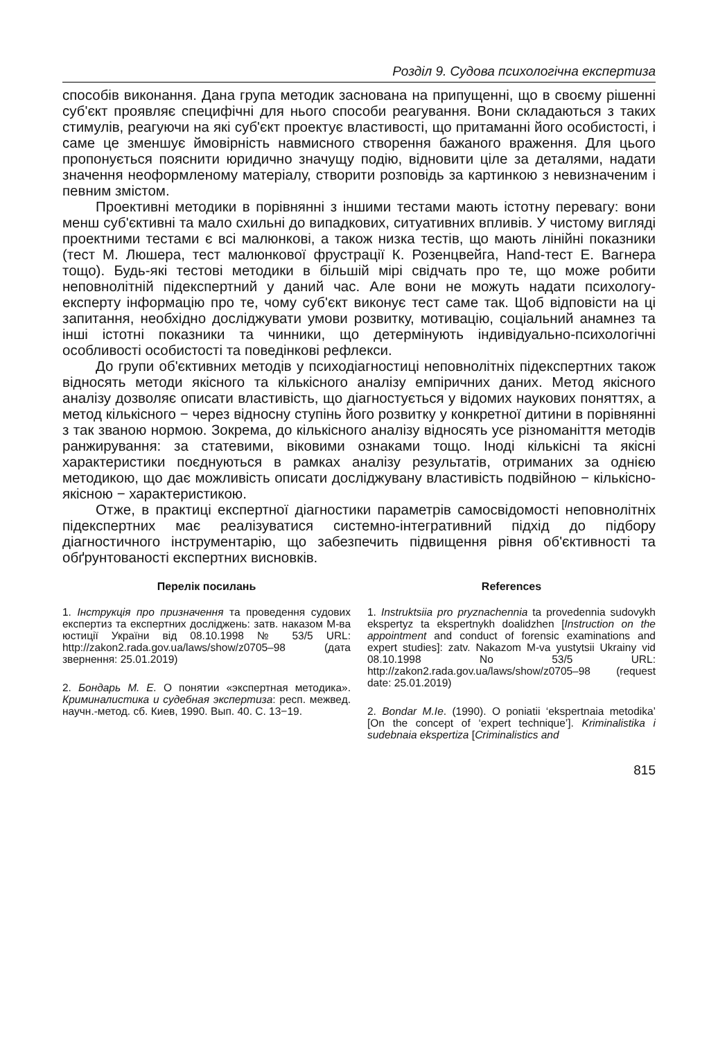Розділ 9. Судова психологічна експертиза
способів виконання. Дана група методик заснована на припущенні, що в своєму рішенні суб'єкт проявляє специфічні для нього способи реагування. Вони складаються з таких стимулів, реагуючи на які суб'єкт проектує властивості, що притаманні його особистості, і саме це зменшує ймовірність навмисного створення бажаного враження. Для цього пропонується пояснити юридично значущу подію, відновити ціле за деталями, надати значення неоформленому матеріалу, створити розповідь за картинкою з невизначеним і певним змістом.
Проективні методики в порівнянні з іншими тестами мають істотну перевагу: вони менш суб'єктивні та мало схильні до випадкових, ситуативних впливів. У чистому вигляді проектними тестами є всі малюнкові, а також низка тестів, що мають лінійні показники (тест М. Люшера, тест малюнкової фрустрації К. Розенцвейга, Hand-тест Е. Вагнера тощо). Будь-які тестові методики в більшій мірі свідчать про те, що може робити неповнолітній підекспертний у даний час. Але вони не можуть надати психологу-експерту інформацію про те, чому суб'єкт виконує тест саме так. Щоб відповісти на ці запитання, необхідно досліджувати умови розвитку, мотивацію, соціальний анамнез та інші істотні показники та чинники, що детермінують індивідуально-психологічні особливості особистості та поведінкові рефлекси.
До групи об'єктивних методів у психодіагностиці неповнолітніх підекспертних також відносять методи якісного та кількісного аналізу емпіричних даних. Метод якісного аналізу дозволяє описати властивість, що діагностується у відомих наукових поняттях, а метод кількісного − через відносну ступінь його розвитку у конкретної дитини в порівнянні з так званою нормою. Зокрема, до кількісного аналізу відносять усе різноманіття методів ранжирування: за статевими, віковими ознаками тощо. Іноді кількісні та якісні характеристики поєднуються в рамках аналізу результатів, отриманих за однією методикою, що дає можливість описати досліджувану властивість подвійною − кількісно-якісною − характеристикою.
Отже, в практиці експертної діагностики параметрів самосвідомості неповнолітніх підекспертних має реалізуватися системно-інтегративний підхід до підбору діагностичного інструментарію, що забезпечить підвищення рівня об'єктивності та обґрунтованості експертних висновків.
Перелік посилань
1. Інструкція про призначення та проведення судових експертиз та експертних досліджень: затв. наказом М-ва юстиції України від 08.10.1998 № 53/5 URL: http://zakon2.rada.gov.ua/laws/show/z0705–98 (дата звернення: 25.01.2019)
2. Бондарь М. Е. О понятии «экспертная методика». Криминалистика и судебная экспертиза: респ. межвед. научн.-метод. сб. Киев, 1990. Вып. 40. С. 13−19.
References
1. Instruktsiia pro pryznachennia ta provedennia sudovykh ekspertyz ta ekspertnykh doalidzhen [Instruction on the appointment and conduct of forensic examinations and expert studies]: zatv. Nakazom M-va yustytsii Ukrainy vid 08.10.1998 No 53/5 URL: http://zakon2.rada.gov.ua/laws/show/z0705–98 (request date: 25.01.2019)
2. Bondar M.Ie. (1990). O poniatii ‘ekspertnaia metodika’ [On the concept of ‘expert technique’]. Kriminalistika i sudebnaia ekspertiza [Criminalistics and
815